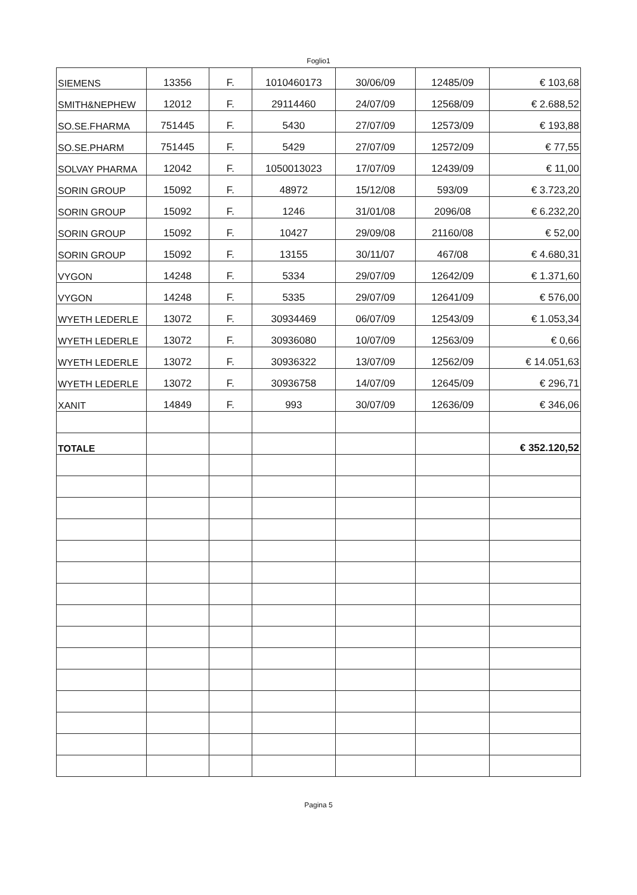Foglio1
| SIEMENS | 13356 | F. | 1010460173 | 30/06/09 | 12485/09 | € 103,68 |
| SMITH&NEPHEW | 12012 | F. | 29114460 | 24/07/09 | 12568/09 | € 2.688,52 |
| SO.SE.FHARMA | 751445 | F. | 5430 | 27/07/09 | 12573/09 | € 193,88 |
| SO.SE.PHARM | 751445 | F. | 5429 | 27/07/09 | 12572/09 | € 77,55 |
| SOLVAY PHARMA | 12042 | F. | 1050013023 | 17/07/09 | 12439/09 | € 11,00 |
| SORIN GROUP | 15092 | F. | 48972 | 15/12/08 | 593/09 | € 3.723,20 |
| SORIN GROUP | 15092 | F. | 1246 | 31/01/08 | 2096/08 | € 6.232,20 |
| SORIN GROUP | 15092 | F. | 10427 | 29/09/08 | 21160/08 | € 52,00 |
| SORIN GROUP | 15092 | F. | 13155 | 30/11/07 | 467/08 | € 4.680,31 |
| VYGON | 14248 | F. | 5334 | 29/07/09 | 12642/09 | € 1.371,60 |
| VYGON | 14248 | F. | 5335 | 29/07/09 | 12641/09 | € 576,00 |
| WYETH LEDERLE | 13072 | F. | 30934469 | 06/07/09 | 12543/09 | € 1.053,34 |
| WYETH LEDERLE | 13072 | F. | 30936080 | 10/07/09 | 12563/09 | € 0,66 |
| WYETH LEDERLE | 13072 | F. | 30936322 | 13/07/09 | 12562/09 | € 14.051,63 |
| WYETH LEDERLE | 13072 | F. | 30936758 | 14/07/09 | 12645/09 | € 296,71 |
| XANIT | 14849 | F. | 993 | 30/07/09 | 12636/09 | € 346,06 |
| TOTALE | | | | | | € 352.120,52 |
Pagina 5